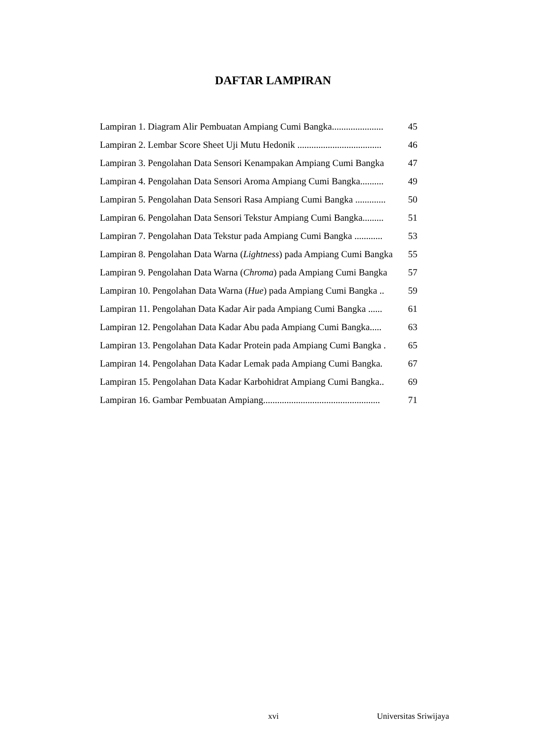DAFTAR LAMPIRAN
| Lampiran 1. Diagram Alir Pembuatan Ampiang Cumi Bangka...................... | 45 |
| Lampiran 2. Lembar Score Sheet Uji Mutu Hedonik .................................... | 46 |
| Lampiran 3. Pengolahan Data Sensori Kenampakan Ampiang Cumi Bangka | 47 |
| Lampiran 4. Pengolahan Data Sensori Aroma Ampiang Cumi Bangka.......... | 49 |
| Lampiran 5. Pengolahan Data Sensori Rasa Ampiang Cumi Bangka ............. | 50 |
| Lampiran 6. Pengolahan Data Sensori Tekstur Ampiang Cumi Bangka......... | 51 |
| Lampiran 7. Pengolahan Data Tekstur pada Ampiang Cumi Bangka ............ | 53 |
| Lampiran 8. Pengolahan Data Warna ( Lightness ) pada Ampiang Cumi Bangka | 55 |
| Lampiran 9. Pengolahan Data Warna ( Chroma ) pada Ampiang Cumi Bangka | 57 |
| Lampiran 10. Pengolahan Data Warna ( Hue ) pada Ampiang Cumi Bangka .. | 59 |
| Lampiran 11. Pengolahan Data Kadar Air pada Ampiang Cumi Bangka ...... | 61 |
| Lampiran 12. Pengolahan Data Kadar Abu pada Ampiang Cumi Bangka..... | 63 |
| Lampiran 13. Pengolahan Data Kadar Protein pada Ampiang Cumi Bangka . | 65 |
| Lampiran 14. Pengolahan Data Kadar Lemak pada Ampiang Cumi Bangka. | 67 |
| Lampiran 15. Pengolahan Data Kadar Karbohidrat Ampiang Cumi Bangka.. | 69 |
| Lampiran 16. Gambar Pembuatan Ampiang.................................................. | 71 |
xvi Universitas Sriwijaya